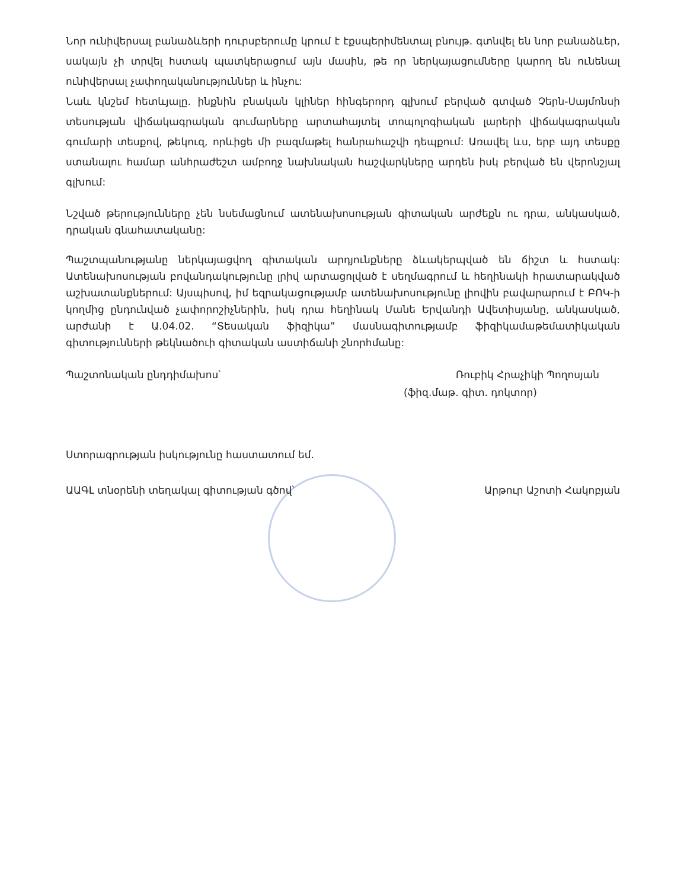Նոր ունիվերսալ բանաձևերի դուրսբերումը կրում է էքսպերիմենտալ բնույթ. գտնվել են նոր բանաձևեր, սակայն չի տրվել հստակ պատկերացում այն մասին, թե որ ներկայացումները կարող են ունենալ ունիվերսալ չափողականություններ և ինչու:
Նաև կնշեմ հետևյալը. ինքնին բնական կլիներ հինգերորդ գլխում բերված գտված Չերն-Սայմոնսի տեսության վիճակագրական գումարները արտահայտել տոպոլոգիական լարերի վիճակագրական գումարի տեսքով, թեկուզ, որևիցե մի բազմաթել հանրահաշվի դեպքում: Առավել ևս, երբ այդ տեսքը ստանալու համար անհրաժեշտ ամբողջ նախնական հաշվարկները արդեն իսկ բերված են վերոնշյալ գլխում:
Նշված թերությունները չեն նսեմացնում ատենախոսության գիտական արժեքն ու դրա, անկասկած, դրական գնահատականը:
Պաշտպանությանը ներկայացվող գիտական արդյունքները ձևակերպված են ճիշտ և հստակ: Ատենախոսության բովանդակությունը լրիվ արտացոլված է սեղմագրում և հեղինակի հրատարակված աշխատանքներում: Այսպիսով, իմ եզրակացությամբ ատենախոսությունը լիովին բավարարում է ԲՈԿ-ի կողմից ընդունված չափորոշիչներին, իսկ դրա հեղինակ Մանե Երվանդի Ավետիսյանը, անկասկած, արժանի է Ա.04.02. “Տեսական ֆիզիկա” մասնագիտությամբ ֆիզիկամաթեմատիկական գիտությունների թեկնածուի գիտական աստիճանի շնորհմանը:
Պաշտոնական ընդդիմախոս՝ Ռուբիկ Հրաչիկի Պողոսյան
(ֆիզ.մաթ. գիտ. դոկտոր)
Ստորագրության իսկությունը հաստատում եմ.
ԱԱԳԼ տնօրենի տեղակալ գիտության գծով՝ Արթուր Աշոտի Հակոբյան